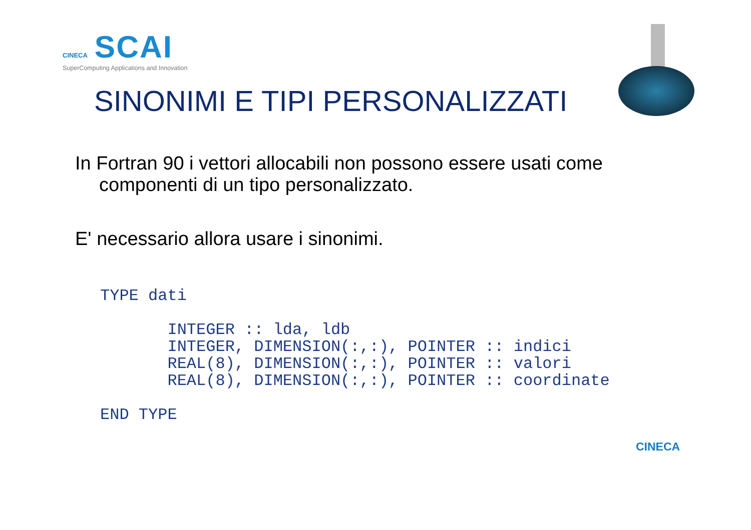CINECA SCAI
SuperComputing Applications and Innovation
SINONIMI E TIPI PERSONALIZZATI
In Fortran 90 i vettori allocabili non possono essere usati come componenti di un tipo personalizzato.
E' necessario allora usare i sinonimi.
TYPE dati

       INTEGER :: lda, ldb
       INTEGER, DIMENSION(:,:), POINTER :: indici
       REAL(8), DIMENSION(:,:), POINTER :: valori
       REAL(8), DIMENSION(:,:), POINTER :: coordinate

END TYPE
CINECA